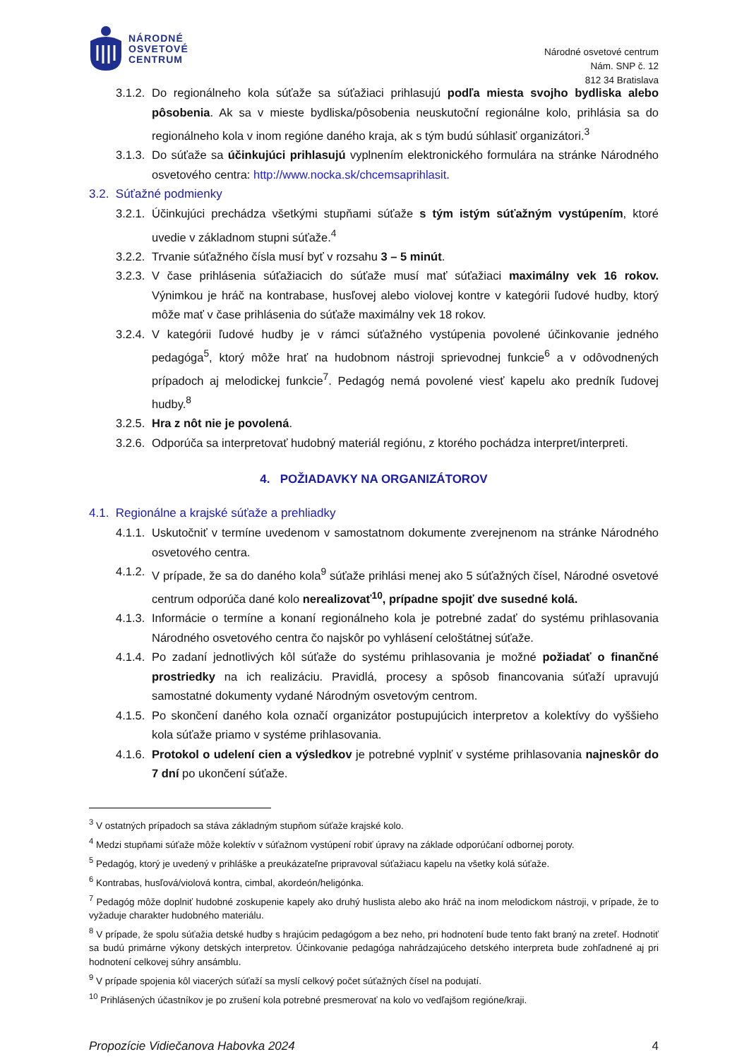NÁRODNÉ
OSVETOVÉ
CENTRUM
Národné osvetové centrum
Nám. SNP č. 12
812 34 Bratislava
3.1.2. Do regionálneho kola súťaže sa súťažiaci prihlasujú podľa miesta svojho bydliska alebo pôsobenia. Ak sa v mieste bydliska/pôsobenia neuskutoční regionálne kolo, prihlásia sa do regionálneho kola v inom regióne daného kraja, ak s tým budú súhlasiť organizátori.<sup>3</sup>
3.1.3. Do súťaže sa účinkujúci prihlasujú vyplnením elektronického formulára na stránke Národného osvetového centra: http://www.nocka.sk/chcemsaprihlasit.
3.2. Súťažné podmienky
3.2.1. Účinkujúci prechádza všetkými stupňami súťaže s tým istým súťažným vystúpením, ktoré uvedie v základnom stupni súťaže.<sup>4</sup>
3.2.2. Trvanie súťažného čísla musí byť v rozsahu 3 – 5 minút.
3.2.3. V čase prihlásenia súťažiacich do súťaže musí mať súťažiaci maximálny vek 16 rokov. Výnimkou je hráč na kontrabase, husľovej alebo violovej kontre v kategórii ľudové hudby, ktorý môže mať v čase prihlásenia do súťaže maximálny vek 18 rokov.
3.2.4. V kategórii ľudové hudby je v rámci súťažného vystúpenia povolené účinkovanie jedného pedagóga<sup>5</sup>, ktorý môže hrať na hudobnom nástroji sprievodnej funkcie<sup>6</sup> a v odôvodnených prípadoch aj melodickej funkcie<sup>7</sup>. Pedagóg nemá povolené viesť kapelu ako predník ľudovej hudby.<sup>8</sup>
3.2.5. Hra z nôt nie je povolená.
3.2.6. Odporúča sa interpretovať hudobný materiál regiónu, z ktorého pochádza interpret/interpreti.
4. POŽIADAVKY NA ORGANIZÁTOROV
4.1. Regionálne a krajské súťaže a prehliadky
4.1.1. Uskutočniť v termíne uvedenom v samostatnom dokumente zverejnenom na stránke Národného osvetového centra.
4.1.2. V prípade, že sa do daného kola<sup>9</sup> súťaže prihlási menej ako 5 súťažných čísel, Národné osvetové centrum odporúča dané kolo nerealizovať<sup>10</sup>, prípadne spojiť dve susedné kolá.
4.1.3. Informácie o termíne a konaní regionálneho kola je potrebné zadať do systému prihlasovania Národného osvetového centra čo najskôr po vyhlásení celoštátnej súťaže.
4.1.4. Po zadaní jednotlivých kôl súťaže do systému prihlasovania je možné požiadať o finančné prostriedky na ich realizáciu. Pravidlá, procesy a spôsob financovania súťaží upravujú samostatné dokumenty vydané Národným osvetovým centrom.
4.1.5. Po skončení daného kola označí organizátor postupujúcich interpretov a kolektívy do vyššieho kola súťaže priamo v systéme prihlasovania.
4.1.6. Protokol o udelení cien a výsledkov je potrebné vyplniť v systéme prihlasovania najneskôr do 7 dní po ukončení súťaže.
<sup>3</sup> V ostatných prípadoch sa stáva základným stupňom súťaže krajské kolo.
<sup>4</sup> Medzi stupňami súťaže môže kolektív v súťažnom vystúpení robiť úpravy na základe odporúčaní odbornej poroty.
<sup>5</sup> Pedagóg, ktorý je uvedený v prihláške a preukázateľne pripravoval súťažiacu kapelu na všetky kolá súťaže.
<sup>6</sup> Kontrabas, husľová/violová kontra, cimbal, akordeón/heligónka.
<sup>7</sup> Pedagóg môže doplniť hudobné zoskupenie kapely ako druhý huslista alebo ako hráč na inom melodickom nástroji, v prípade, že to vyžaduje charakter hudobného materiálu.
<sup>8</sup> V prípade, že spolu súťažia detské hudby s hrajúcim pedagógom a bez neho, pri hodnotení bude tento fakt braný na zreteľ. Hodnotiť sa budú primárne výkony detských interpretov. Účinkovanie pedagóga nahrádzajúceho detského interpreta bude zohľadnené aj pri hodnotení celkovej súhry ansámblu.
<sup>9</sup> V prípade spojenia kôl viacerých súťaží sa myslí celkový počet súťažných čísel na podujatí.
<sup>10</sup> Prihlásených účastníkov je po zrušení kola potrebné presmerovať na kolo vo vedľajšom regióne/kraji.
Propozície Vidiečanova Habovka 2024 4